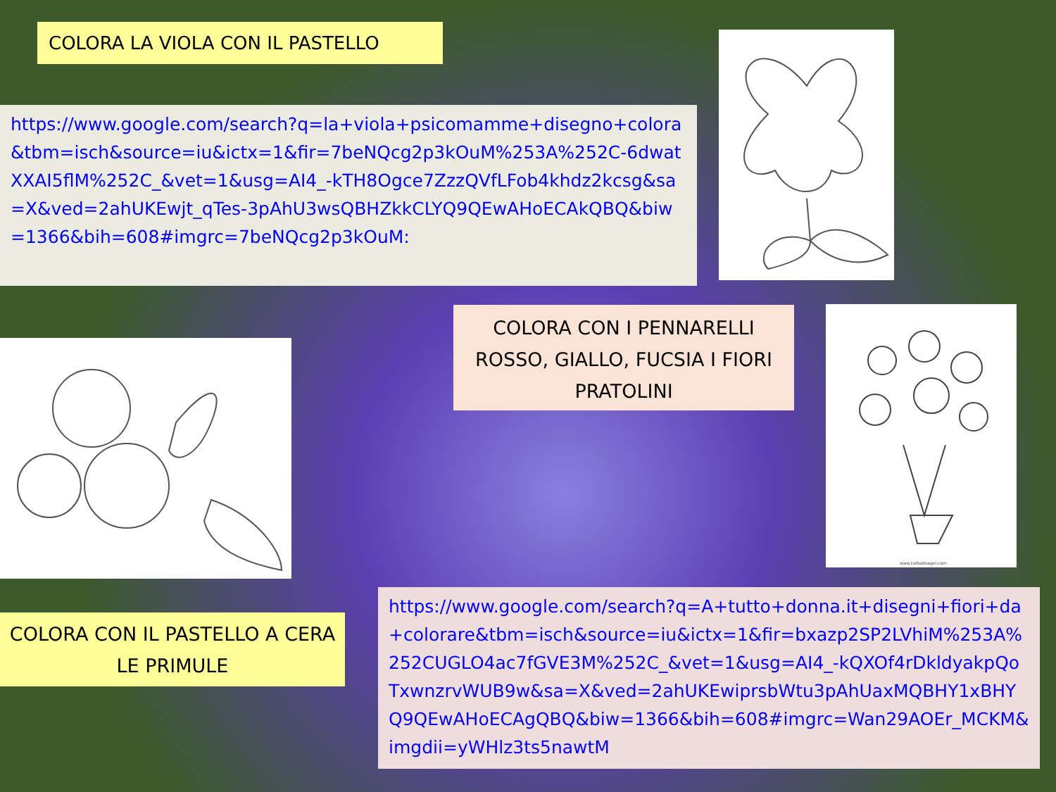COLORA LA VIOLA CON IL PASTELLO
https://www.google.com/search?q=la+viola+psicomamme+disegno+colora&tbm=isch&source=iu&ictx=1&fir=7beNQcg2p3kOuM%253A%252C-6dwatXXAI5flM%252C_&vet=1&usg=AI4_-kTH8Ogce7ZzzQVfLFob4khdz2kcsg&sa=X&ved=2ahUKEwjt_qTes-3pAhU3wsQBHZkkCLYQ9QEwAHoECAkQBQ&biw=1366&bih=608#imgrc=7beNQcg2p3kOuM:
COLORA CON I PENNARELLI ROSSO, GIALLO, FUCSIA I FIORI PRATOLINI
www.tuttodisegni.com
COLORA CON IL PASTELLO A CERA LE PRIMULE
https://www.google.com/search?q=A+tutto+donna.it+disegni+fiori+da+colorare&tbm=isch&source=iu&ictx=1&fir=bxazp2SP2LVhiM%253A%252CUGLO4ac7fGVE3M%252C_&vet=1&usg=AI4_-kQXOf4rDkldyakpQoTxwnzrvWUB9w&sa=X&ved=2ahUKEwiprsbWtu3pAhUaxMQBHY1xBHYQ9QEwAHoECAgQBQ&biw=1366&bih=608#imgrc=Wan29AOEr_MCKM&imgdii=yWHlz3ts5nawtM